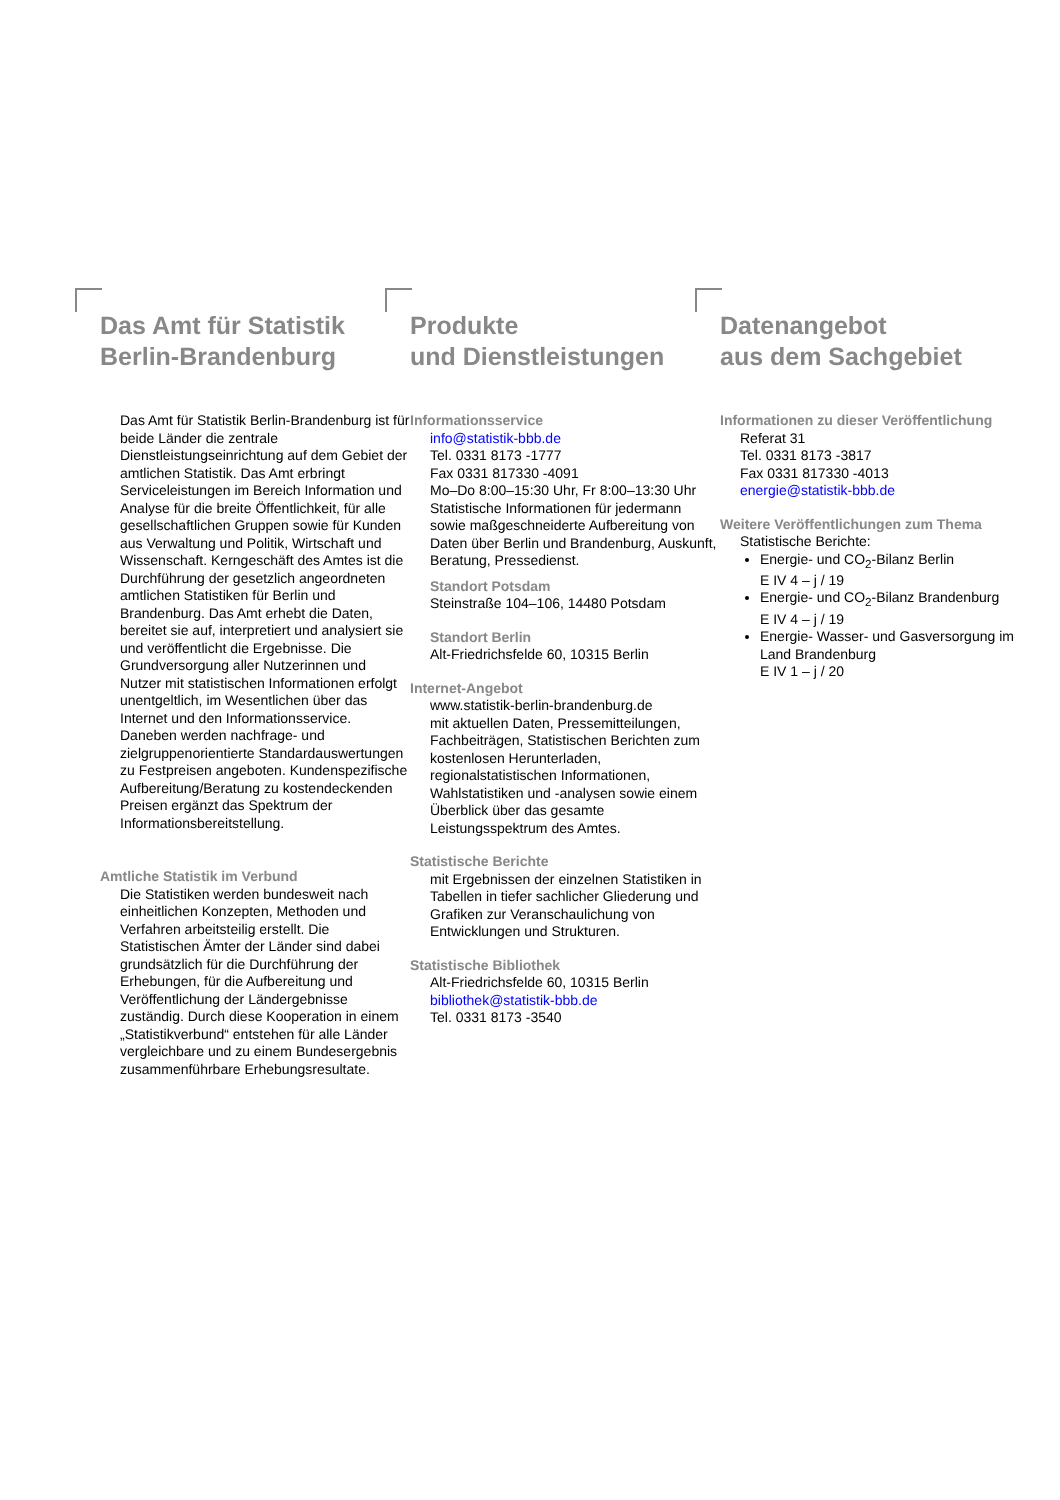Das Amt für Statistik
Berlin-Brandenburg
Das Amt für Statistik Berlin-Brandenburg ist für beide Länder die zentrale Dienstleistungseinrichtung auf dem Gebiet der amtlichen Statistik. Das Amt erbringt Serviceleistungen im Bereich Information und Analyse für die breite Öffentlichkeit, für alle gesellschaftlichen Gruppen sowie für Kunden aus Verwaltung und Politik, Wirtschaft und Wissenschaft. Kerngeschäft des Amtes ist die Durchführung der gesetzlich angeordneten amtlichen Statistiken für Berlin und Brandenburg. Das Amt erhebt die Daten, bereitet sie auf, interpretiert und analysiert sie und veröffentlicht die Ergebnisse. Die Grundversorgung aller Nutzerinnen und Nutzer mit statistischen Informationen erfolgt unentgeltlich, im Wesentlichen über das Internet und den Informationsservice. Daneben werden nachfrage- und zielgruppenorientierte Standardauswertungen zu Festpreisen angeboten. Kundenspezifische Aufbereitung/Beratung zu kostendeckenden Preisen ergänzt das Spektrum der Informationsbereitstellung.
Amtliche Statistik im Verbund
Die Statistiken werden bundesweit nach einheitlichen Konzepten, Methoden und Verfahren arbeitsteilig erstellt. Die Statistischen Ämter der Länder sind dabei grundsätzlich für die Durchführung der Erhebungen, für die Aufbereitung und Veröffentlichung der Ländergebnisse zuständig. Durch diese Kooperation in einem „Statistikverbund“ entstehen für alle Länder vergleichbare und zu einem Bundesergebnis zusammenführbare Erhebungsresultate.
Produkte
und Dienstleistungen
Informationsservice
info@statistik-bbb.de
Tel. 0331 8173 -1777
Fax 0331 817330 -4091
Mo–Do 8:00–15:30 Uhr, Fr 8:00–13:30 Uhr
Statistische Informationen für jedermann sowie maßgeschneiderte Aufbereitung von Daten über Berlin und Brandenburg, Auskunft, Beratung, Pressedienst.
Standort Potsdam
Steinstraße 104–106, 14480 Potsdam
Standort Berlin
Alt-Friedrichsfelde 60, 10315 Berlin
Internet-Angebot
www.statistik-berlin-brandenburg.de
mit aktuellen Daten, Pressemitteilungen, Fachbeiträgen, Statistischen Berichten zum kostenlosen Herunterladen, regionalstatistischen Informationen, Wahlstatistiken und -analysen sowie einem Überblick über das gesamte Leistungsspektrum des Amtes.
Statistische Berichte
mit Ergebnissen der einzelnen Statistiken in Tabellen in tiefer sachlicher Gliederung und Grafiken zur Veranschaulichung von Entwicklungen und Strukturen.
Statistische Bibliothek
Alt-Friedrichsfelde 60, 10315 Berlin
bibliothek@statistik-bbb.de
Tel. 0331 8173 -3540
Datenangebot
aus dem Sachgebiet
Informationen zu dieser Veröffentlichung
Referat 31
Tel. 0331 8173 -3817
Fax 0331 817330 -4013
energie@statistik-bbb.de
Weitere Veröffentlichungen zum Thema
Statistische Berichte:
Energie- und CO<sub>2</sub>-Bilanz Berlin
E IV 4 – j / 19
Energie- und CO<sub>2</sub>-Bilanz Brandenburg
E IV 4 – j / 19
Energie- Wasser- und Gasversorgung im Land Brandenburg
E IV 1 – j / 20